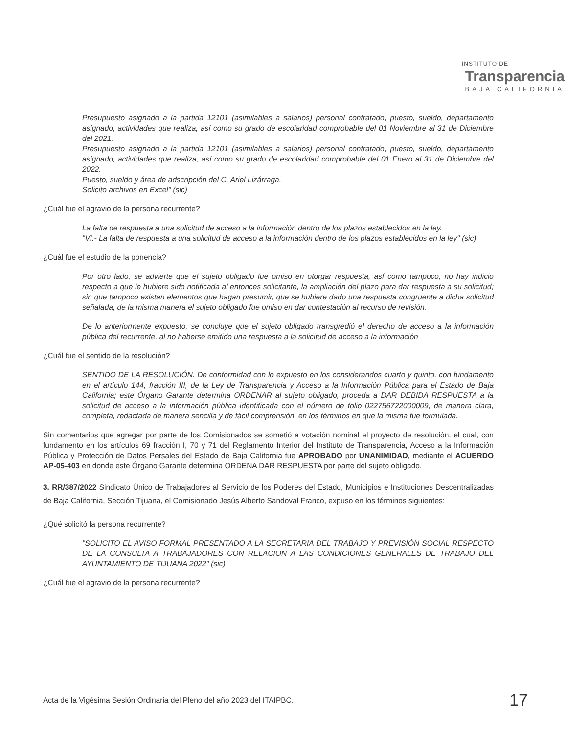INSTITUTO DE
Transparencia
BAJA CALIFORNIA
Presupuesto asignado a la partida 12101 (asimilables a salarios) personal contratado, puesto, sueldo, departamento asignado, actividades que realiza, así como su grado de escolaridad comprobable del 01 Noviembre al 31 de Diciembre del 2021.
Presupuesto asignado a la partida 12101 (asimilables a salarios) personal contratado, puesto, sueldo, departamento asignado, actividades que realiza, así como su grado de escolaridad comprobable del 01 Enero al 31 de Diciembre del 2022.
Puesto, sueldo y área de adscripción del C. Ariel Lizárraga.
Solicito archivos en Excel" (sic)
¿Cuál fue el agravio de la persona recurrente?
La falta de respuesta a una solicitud de acceso a la información dentro de los plazos establecidos en la ley.
"VI.- La falta de respuesta a una solicitud de acceso a la información dentro de los plazos establecidos en la ley" (sic)
¿Cuál fue el estudio de la ponencia?
Por otro lado, se advierte que el sujeto obligado fue omiso en otorgar respuesta, así como tampoco, no hay indicio respecto a que le hubiere sido notificada al entonces solicitante, la ampliación del plazo para dar respuesta a su solicitud; sin que tampoco existan elementos que hagan presumir, que se hubiere dado una respuesta congruente a dicha solicitud señalada, de la misma manera el sujeto obligado fue omiso en dar contestación al recurso de revisión.
De lo anteriormente expuesto, se concluye que el sujeto obligado transgredió el derecho de acceso a la información pública del recurrente, al no haberse emitido una respuesta a la solicitud de acceso a la información
¿Cuál fue el sentido de la resolución?
SENTIDO DE LA RESOLUCIÓN. De conformidad con lo expuesto en los considerandos cuarto y quinto, con fundamento en el artículo 144, fracción III, de la Ley de Transparencia y Acceso a la Información Pública para el Estado de Baja California; este Órgano Garante determina ORDENAR al sujeto obligado, proceda a DAR DEBIDA RESPUESTA a la solicitud de acceso a la información pública identificada con el número de folio 022756722000009, de manera clara, completa, redactada de manera sencilla y de fácil comprensión, en los términos en que la misma fue formulada.
Sin comentarios que agregar por parte de los Comisionados se sometió a votación nominal el proyecto de resolución, el cual, con fundamento en los artículos 69 fracción I, 70 y 71 del Reglamento Interior del Instituto de Transparencia, Acceso a la Información Pública y Protección de Datos Persales del Estado de Baja California fue APROBADO por UNANIMIDAD, mediante el ACUERDO AP-05-403 en donde este Órgano Garante determina ORDENA DAR RESPUESTA por parte del sujeto obligado.
3. RR/387/2022 Sindicato Único de Trabajadores al Servicio de los Poderes del Estado, Municipios e Instituciones Descentralizadas de Baja California, Sección Tijuana, el Comisionado Jesús Alberto Sandoval Franco, expuso en los términos siguientes:
¿Qué solicitó la persona recurrente?
"SOLICITO EL AVISO FORMAL PRESENTADO A LA SECRETARIA DEL TRABAJO Y PREVISIÓN SOCIAL RESPECTO DE LA CONSULTA A TRABAJADORES CON RELACION A LAS CONDICIONES GENERALES DE TRABAJO DEL AYUNTAMIENTO DE TIJUANA 2022" (sic)
¿Cuál fue el agravio de la persona recurrente?
Acta de la Vigésima Sesión Ordinaria del Pleno del año 2023 del ITAIPBC. 17